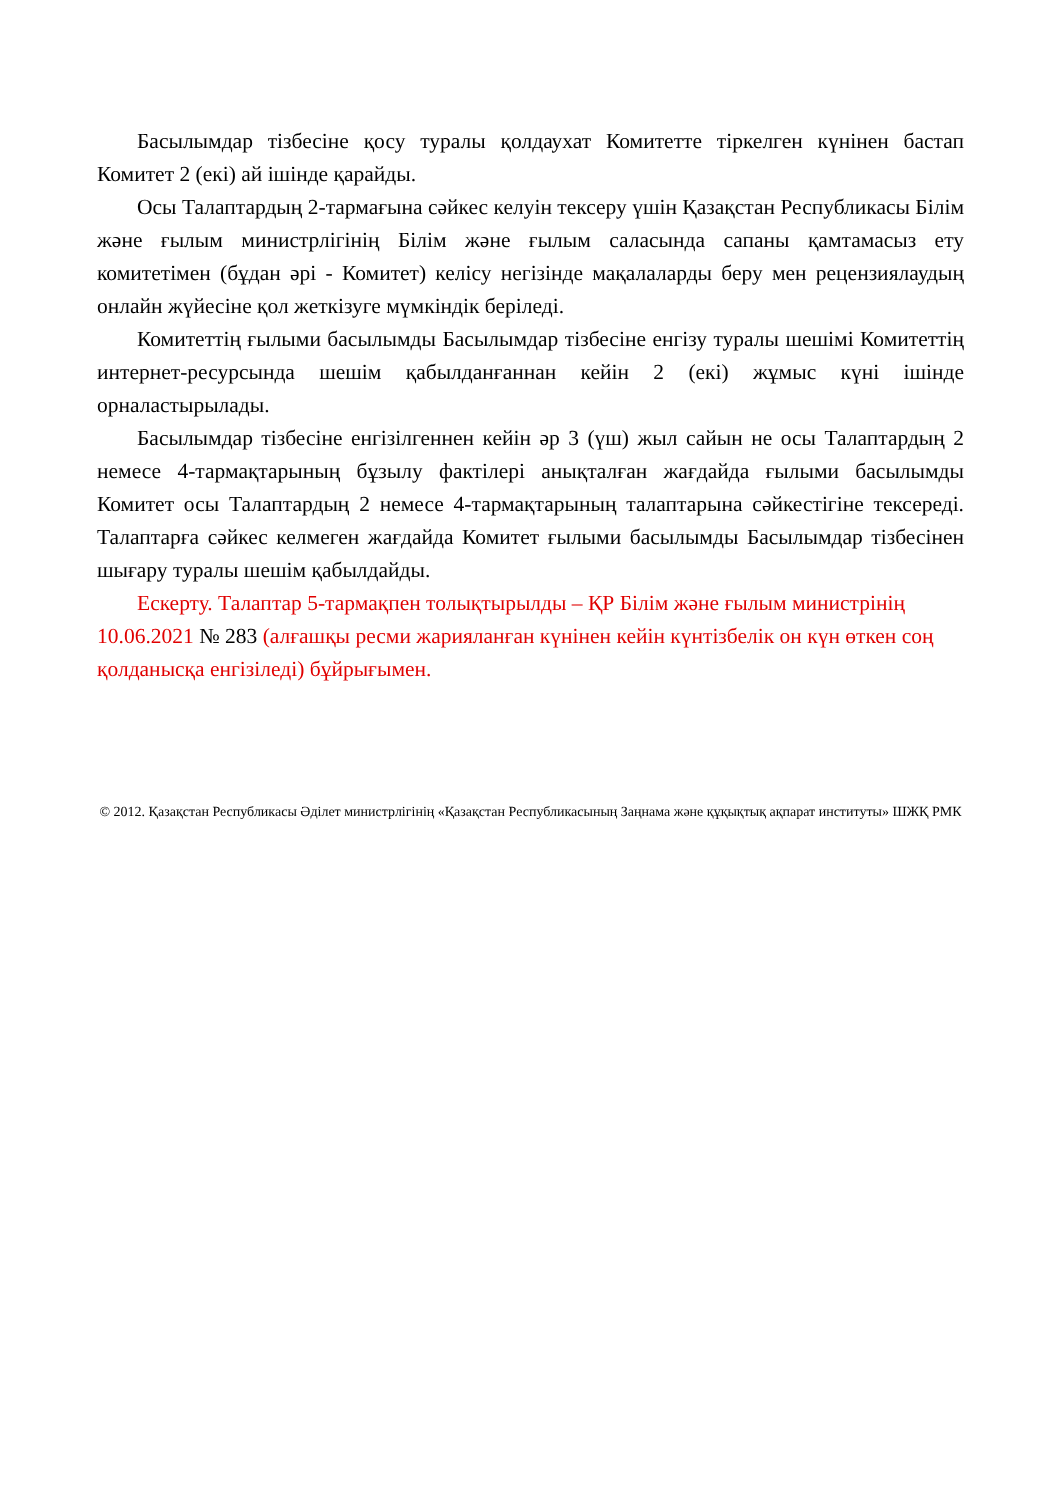Басылымдар тізбесіне қосу туралы қолдаухат Комитетте тіркелген күнінен бастап Комитет 2 (екі) ай ішінде қарайды.
Осы Талаптардың 2-тармағына сәйкес келуін тексеру үшін Қазақстан Республикасы Білім және ғылым министрлігінің Білім және ғылым саласында сапаны қамтамасыз ету комитетімен (бұдан әрі - Комитет) келісу негізінде мақалаларды беру мен рецензиялаудың онлайн жүйесіне қол жеткізуге мүмкіндік беріледі.
Комитеттің ғылыми басылымды Басылымдар тізбесіне енгізу туралы шешімі Комитеттің интернет-ресурсында шешім қабылданғаннан кейін 2 (екі) жұмыс күні ішінде орналастырылады.
Басылымдар тізбесіне енгізілгеннен кейін әр 3 (үш) жыл сайын не осы Талаптардың 2 немесе 4-тармақтарының бұзылу фактілері анықталған жағдайда ғылыми басылымды Комитет осы Талаптардың 2 немесе 4-тармақтарының талаптарына сәйкестігіне тексереді. Талаптарға сәйкес келмеген жағдайда Комитет ғылыми басылымды Басылымдар тізбесінен шығару туралы шешім қабылдайды.
Ескерту. Талаптар 5-тармақпен толықтырылды – ҚР Білім және ғылым министрінің 10.06.2021 № 283 (алғашқы ресми жарияланған күнінен кейін күнтізбелік он күн өткен соң қолданысқа енгізіледі) бұйрығымен.
© 2012. Қазақстан Республикасы Әділет министрлігінің «Қазақстан Республикасының Заңнама және құқықтық ақпарат институты» ШЖҚ РМК